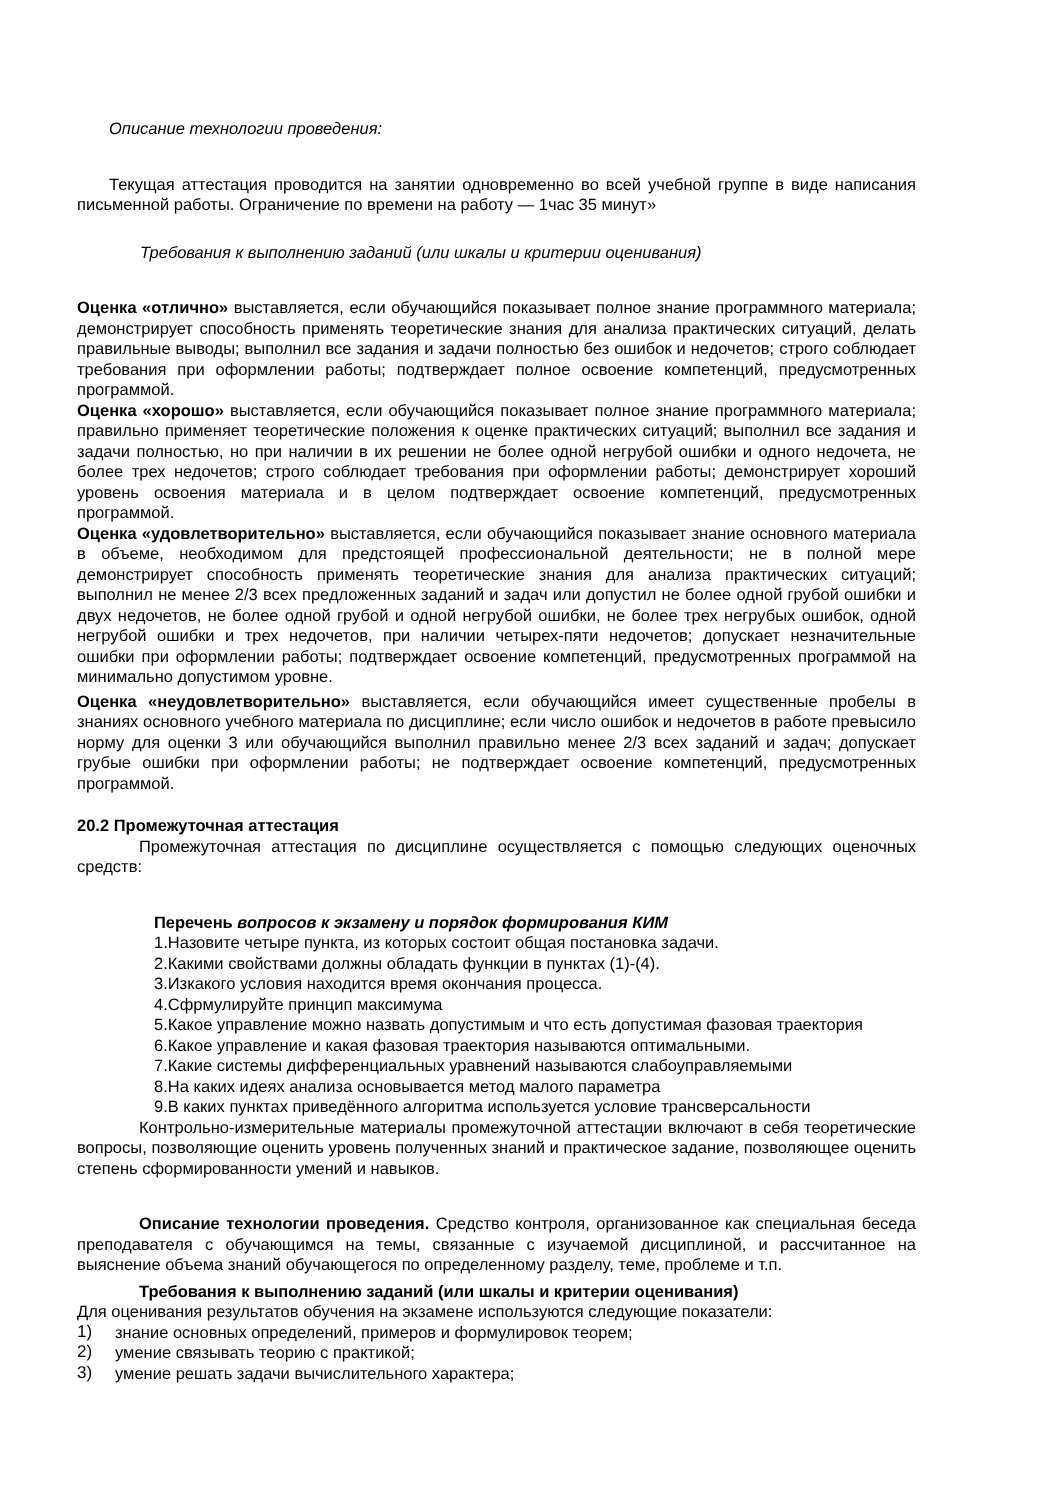Описание технологии проведения:
Текущая аттестация проводится на занятии одновременно во всей учебной группе в виде написания письменной работы. Ограничение по времени на работу — 1час 35 минут»
Требования к выполнению заданий (или шкалы и критерии оценивания)
Оценка «отлично» выставляется, если обучающийся показывает полное знание программного материала; демонстрирует способность применять теоретические знания для анализа практических ситуаций, делать правильные выводы; выполнил все задания и задачи полностью без ошибок и недочетов; строго соблюдает требования при оформлении работы; подтверждает полное освоение компетенций, предусмотренных программой.
Оценка «хорошо» выставляется, если обучающийся показывает полное знание программного материала; правильно применяет теоретические положения к оценке практических ситуаций; выполнил все задания и задачи полностью, но при наличии в их решении не более одной негрубой ошибки и одного недочета, не более трех недочетов; строго соблюдает требования при оформлении работы; демонстрирует хороший уровень освоения материала и в целом подтверждает освоение компетенций, предусмотренных программой.
Оценка «удовлетворительно» выставляется, если обучающийся показывает знание основного материала в объеме, необходимом для предстоящей профессиональной деятельности; не в полной мере демонстрирует способность применять теоретические знания для анализа практических ситуаций; выполнил не менее 2/3 всех предложенных заданий и задач или допустил не более одной грубой ошибки и двух недочетов, не более одной грубой и одной негрубой ошибки, не более трех негрубых ошибок, одной негрубой ошибки и трех недочетов, при наличии четырех-пяти недочетов; допускает незначительные ошибки при оформлении работы; подтверждает освоение компетенций, предусмотренных программой на минимально допустимом уровне.
Оценка «неудовлетворительно» выставляется, если обучающийся имеет существенные пробелы в знаниях основного учебного материала по дисциплине; если число ошибок и недочетов в работе превысило норму для оценки 3 или обучающийся выполнил правильно менее 2/3 всех заданий и задач; допускает грубые ошибки при оформлении работы; не подтверждает освоение компетенций, предусмотренных программой.
20.2 Промежуточная аттестация
Промежуточная аттестация по дисциплине осуществляется с помощью следующих оценочных средств:
Перечень вопросов к экзамену и порядок формирования КИМ
1.Назовите четыре пункта, из которых состоит общая постановка задачи.
2.Какими свойствами должны обладать функции в пунктах (1)-(4).
3.Изкакого условия находится время окончания процесса.
4.Сфрмулируйте принцип максимума
5.Какое управление можно назвать допустимым и что есть допустимая фазовая траектория
6.Какое управление и какая фазовая траектория называются оптимальными.
7.Какие системы дифференциальных уравнений называются слабоуправляемыми
8.На каких идеях анализа основывается метод малого параметра
9.В каких пунктах приведённого алгоритма используется условие трансверсальности
Контрольно-измерительные материалы промежуточной аттестации включают в себя теоретические вопросы, позволяющие оценить уровень полученных знаний и практическое задание, позволяющее оценить степень сформированности умений и навыков.
Описание технологии проведения. Средство контроля, организованное как специальная беседа преподавателя с обучающимся на темы, связанные с изучаемой дисциплиной, и рассчитанное на выяснение объема знаний обучающегося по определенному разделу, теме, проблеме и т.п.
Требования к выполнению заданий (или шкалы и критерии оценивания)
Для оценивания результатов обучения на экзамене используются следующие показатели:
1) знание основных определений, примеров и формулировок теорем;
2) умение связывать теорию с практикой;
3) умение решать задачи вычислительного характера;